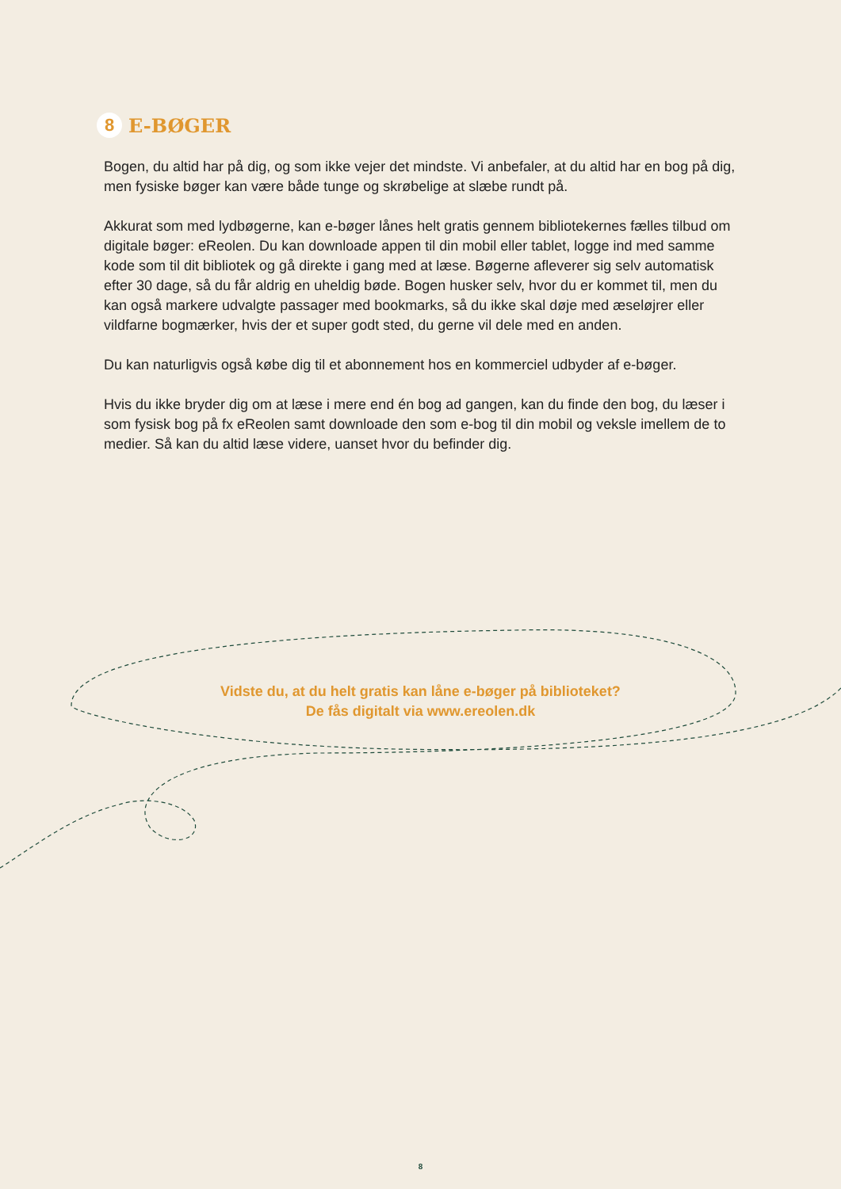8 E-BØGER
Bogen, du altid har på dig, og som ikke vejer det mindste. Vi anbefaler, at du altid har en bog på dig, men fysiske bøger kan være både tunge og skrøbelige at slæbe rundt på.
Akkurat som med lydbøgerne, kan e-bøger lånes helt gratis gennem bibliotekernes fælles tilbud om digitale bøger: eReolen. Du kan downloade appen til din mobil eller tablet, logge ind med samme kode som til dit bibliotek og gå direkte i gang med at læse. Bøgerne afleverer sig selv automatisk efter 30 dage, så du får aldrig en uheldig bøde. Bogen husker selv, hvor du er kommet til, men du kan også markere udvalgte passager med bookmarks, så du ikke skal døje med æseløjrer eller vildfarne bogmærker, hvis der et super godt sted, du gerne vil dele med en anden.
Du kan naturligvis også købe dig til et abonnement hos en kommerciel udbyder af e-bøger.
Hvis du ikke bryder dig om at læse i mere end én bog ad gangen, kan du finde den bog, du læser i som fysisk bog på fx eReolen samt downloade den som e-bog til din mobil og veksle imellem de to medier. Så kan du altid læse videre, uanset hvor du befinder dig.
Vidste du, at du helt gratis kan låne e-bøger på biblioteket?
De fås digitalt via www.ereolen.dk
8